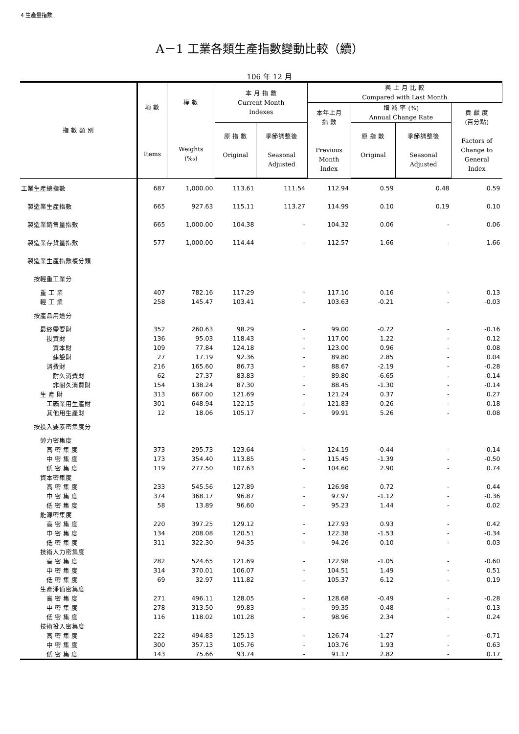4 生產量指數
A－1 工業各類生產指數變動比較（續）
106 年 12 月
| 指 數 類 別 | 項 數 Items | 權 數 Weights (‰) | 本 月 指 數 Current Month Indexes | | 與 上 月 比 較 Compared with Last Month | | | |
| --- | --- | --- | --- | --- | --- | --- | --- | --- |
| | | | | | 本年上月 指 數 Previous Month Index | 增 減 率 (%) Annual Change Rate | | 貢 獻 度 (百分點) Factors of Change to General Index |
| | | | 原 指 數 Original | 季節調整後 Seasonal Adjusted | | 原 指 數 Original | 季節調整後 Seasonal Adjusted | |
| 工業生產總指數 | 687 | 1,000.00 | 113.61 | 111.54 | 112.94 | 0.59 | 0.48 | 0.59 |
| 製造業生產指數 | 665 | 927.63 | 115.11 | 113.27 | 114.99 | 0.10 | 0.19 | 0.10 |
| 製造業銷售量指數 | 665 | 1,000.00 | 104.38 | - | 104.32 | 0.06 | - | 0.06 |
| 製造業存貨量指數 | 577 | 1,000.00 | 114.44 | - | 112.57 | 1.66 | - | 1.66 |
| 製造業生產指數複分類 | | | | | | | | |
| 按輕重工業分 | | | | | | | | |
| 重 工 業 | 407 | 782.16 | 117.29 | - | 117.10 | 0.16 | - | 0.13 |
| 輕 工 業 | 258 | 145.47 | 103.41 | - | 103.63 | -0.21 | - | -0.03 |
| 按產品用途分 | | | | | | | | |
| 最終需要財 | 352 | 260.63 | 98.29 | - | 99.00 | -0.72 | - | -0.16 |
| 投資財 | 136 | 95.03 | 118.43 | - | 117.00 | 1.22 | - | 0.12 |
| 資本財 | 109 | 77.84 | 124.18 | - | 123.00 | 0.96 | - | 0.08 |
| 建設財 | 27 | 17.19 | 92.36 | - | 89.80 | 2.85 | - | 0.04 |
| 消費財 | 216 | 165.60 | 86.73 | - | 88.67 | -2.19 | - | -0.28 |
| 耐久消費財 | 62 | 27.37 | 83.83 | - | 89.80 | -6.65 | - | -0.14 |
| 非耐久消費財 | 154 | 138.24 | 87.30 | - | 88.45 | -1.30 | - | -0.14 |
| 生 產 財 | 313 | 667.00 | 121.69 | - | 121.24 | 0.37 | - | 0.27 |
| 工礦業用生產財 | 301 | 648.94 | 122.15 | - | 121.83 | 0.26 | - | 0.18 |
| 其他用生產財 | 12 | 18.06 | 105.17 | - | 99.91 | 5.26 | - | 0.08 |
| 按投入要素密集度分 | | | | | | | | |
| 勞力密集度 | | | | | | | | |
| 高 密 集 度 | 373 | 295.73 | 123.64 | - | 124.19 | -0.44 | - | -0.14 |
| 中 密 集 度 | 173 | 354.40 | 113.85 | - | 115.45 | -1.39 | - | -0.50 |
| 低 密 集 度 | 119 | 277.50 | 107.63 | - | 104.60 | 2.90 | - | 0.74 |
| 資本密集度 | | | | | | | | |
| 高 密 集 度 | 233 | 545.56 | 127.89 | - | 126.98 | 0.72 | - | 0.44 |
| 中 密 集 度 | 374 | 368.17 | 96.87 | - | 97.97 | -1.12 | - | -0.36 |
| 低 密 集 度 | 58 | 13.89 | 96.60 | - | 95.23 | 1.44 | - | 0.02 |
| 能源密集度 | | | | | | | | |
| 高 密 集 度 | 220 | 397.25 | 129.12 | - | 127.93 | 0.93 | - | 0.42 |
| 中 密 集 度 | 134 | 208.08 | 120.51 | - | 122.38 | -1.53 | - | -0.34 |
| 低 密 集 度 | 311 | 322.30 | 94.35 | - | 94.26 | 0.10 | - | 0.03 |
| 技術人力密集度 | | | | | | | | |
| 高 密 集 度 | 282 | 524.65 | 121.69 | - | 122.98 | -1.05 | - | -0.60 |
| 中 密 集 度 | 314 | 370.01 | 106.07 | - | 104.51 | 1.49 | - | 0.51 |
| 低 密 集 度 | 69 | 32.97 | 111.82 | - | 105.37 | 6.12 | - | 0.19 |
| 生產淨值密集度 | | | | | | | | |
| 高 密 集 度 | 271 | 496.11 | 128.05 | - | 128.68 | -0.49 | - | -0.28 |
| 中 密 集 度 | 278 | 313.50 | 99.83 | - | 99.35 | 0.48 | - | 0.13 |
| 低 密 集 度 | 116 | 118.02 | 101.28 | - | 98.96 | 2.34 | - | 0.24 |
| 技術投入密集度 | | | | | | | | |
| 高 密 集 度 | 222 | 494.83 | 125.13 | - | 126.74 | -1.27 | - | -0.71 |
| 中 密 集 度 | 300 | 357.13 | 105.76 | - | 103.76 | 1.93 | - | 0.63 |
| 低 密 集 度 | 143 | 75.66 | 93.74 | - | 91.17 | 2.82 | - | 0.17 |